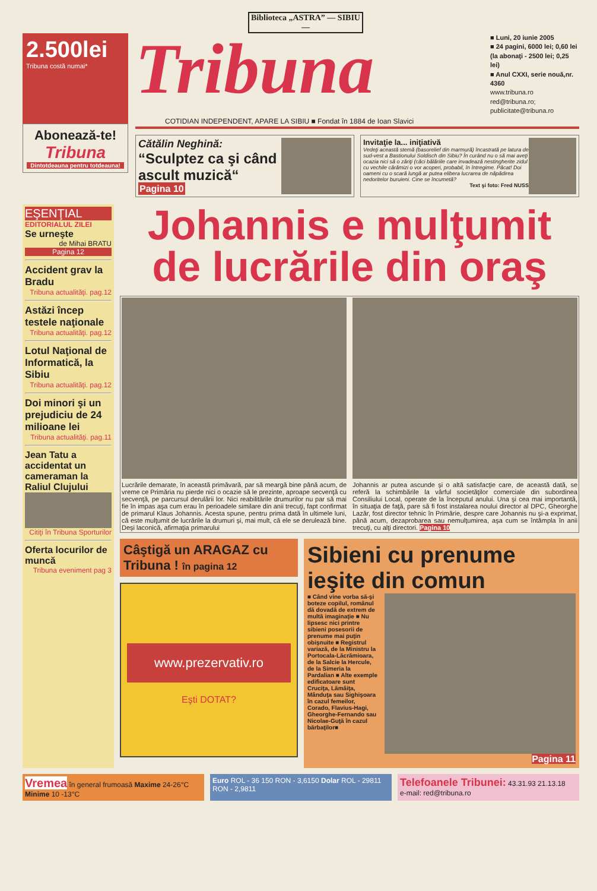Biblioteca „ASTRA” — SIBIU —
2.500lei
Tribuna costă numai*
Abonează-te!
Tribuna
Dintotdeauna pentru totdeauna!
Tribuna
■ Luni, 20 iunie 2005
■ 24 pagini, 6000 lei; 0,60 lei (la abonaţi - 2500 lei; 0,25 lei)
■ Anul CXXI, serie nouă,nr. 4360
www.tribuna.ro
red@tribuna.ro;
publicitate@tribuna.ro
COTIDIAN INDEPENDENT, APARE LA SIBIU ■ Fondat în 1884 de Ioan Slavici
Cătălin Neghină:
“Sculptez ca şi când ascult muzică“
Pagina 10
Invitaţie la... iniţiativă
Vedeţi această stemă (basorelief din marmură) încastrată pe latura de sud-vest a Bastionului Soldisch din Sibiu? În curând nu o să mai aveţi ocazia nici să o zăriţi (căci bălăriile care invadează nestingherite zidul cu vechile cărămizi o vor acoperi, probabil, în întregime. Păcat! Doi oameni cu o scară lungă ar putea elibera lucrarea de năpădirea nedoritelor buruieni. Cine se încumetă?
Text şi foto: Fred NUSS
EŞENŢIAL
EDITORIALUL ZILEI
Se urneşte
de Mihai BRATU
Pagina 12
Accident grav la Bradu
Tribuna actualităţi. pag.12
Astăzi încep testele naţionale
Tribuna actualităţi. pag.12
Lotul Naţional de Informatică, la Sibiu
Tribuna actualităţi. pag.12
Doi minori şi un prejudiciu de 24 milioane lei
Tribuna actualităţi. pag.11
Jean Tatu a accidentat un cameraman la Raliul Clujului
Citiţi în Tribuna Sporturilor
Oferta locurilor de muncă
Tribuna eveniment pag 3
Johannis e mulţumit de lucrările din oraş
Lucrările demarate, în această primăvară, par să meargă bine până acum, de vreme ce Primăria nu pierde nici o ocazie să le prezinte, aproape secvenţă cu secvenţă, pe parcursul derulării lor. Nici reabilitările drumurilor nu par să mai fie în impas aşa cum erau în perioadele similare din anii trecuţi, fapt confirmat de primarul Klaus Johannis. Acesta spune, pentru prima dată în ultimele luni, că este mulţumit de lucrările la drumuri şi, mai mult, că ele se derulează bine. Deşi laconică, afirmaţia primarului
Johannis ar putea ascunde şi o altă satisfacţie care, de această dată, se referă la schimbările la vârful societăţilor comerciale din subordinea Consiliului Local, operate de la începutul anului. Una şi cea mai importantă, în situaţia de faţă, pare să fi fost instalarea noului director al DPC, Gheorghe Lazăr, fost director tehnic în Primărie, despre care Johannis nu şi-a exprimat, până acum, dezaprobarea sau nemulţumirea, aşa cum se întâmpla în anii trecuţi, cu alţi directori. Pagina 10
Câştigă un ARAGAZ cu Tribuna ! în pagina 12
www.prezervativ.ro
Eşti DOTAT?
Sibieni cu prenume ieşite din comun
■ Când vine vorba să-şi boteze copilul, românul dă dovadă de extrem de multă imaginaţie ■ Nu lipsesc nici printre sibieni posesorii de prenume mai puţin obişnuite ■ Registrul variază, de la Ministru la Portocala-Lăcrămioara, de la Salcie la Hercule, de la Simeria la Pardalian ■ Alte exemple edificatoare sunt Cruciţa, Lămâiţa, Mânduţa sau Sighişoara în cazul femeilor, Corado, Flavius-Hagi, Gheorghe-Fernando sau Nicolae-Guţă în cazul bărbaţilor■
Pagina 11
Vremea în general frumoasă Maxime 24-26°C Minime 10 -13°C
Euro ROL - 36 150 RON - 3,6150 Dolar ROL - 29811 RON - 2,9811
Telefoanele Tribunei: 43.31.93 21.13.18
e-mail: red@tribuna.ro